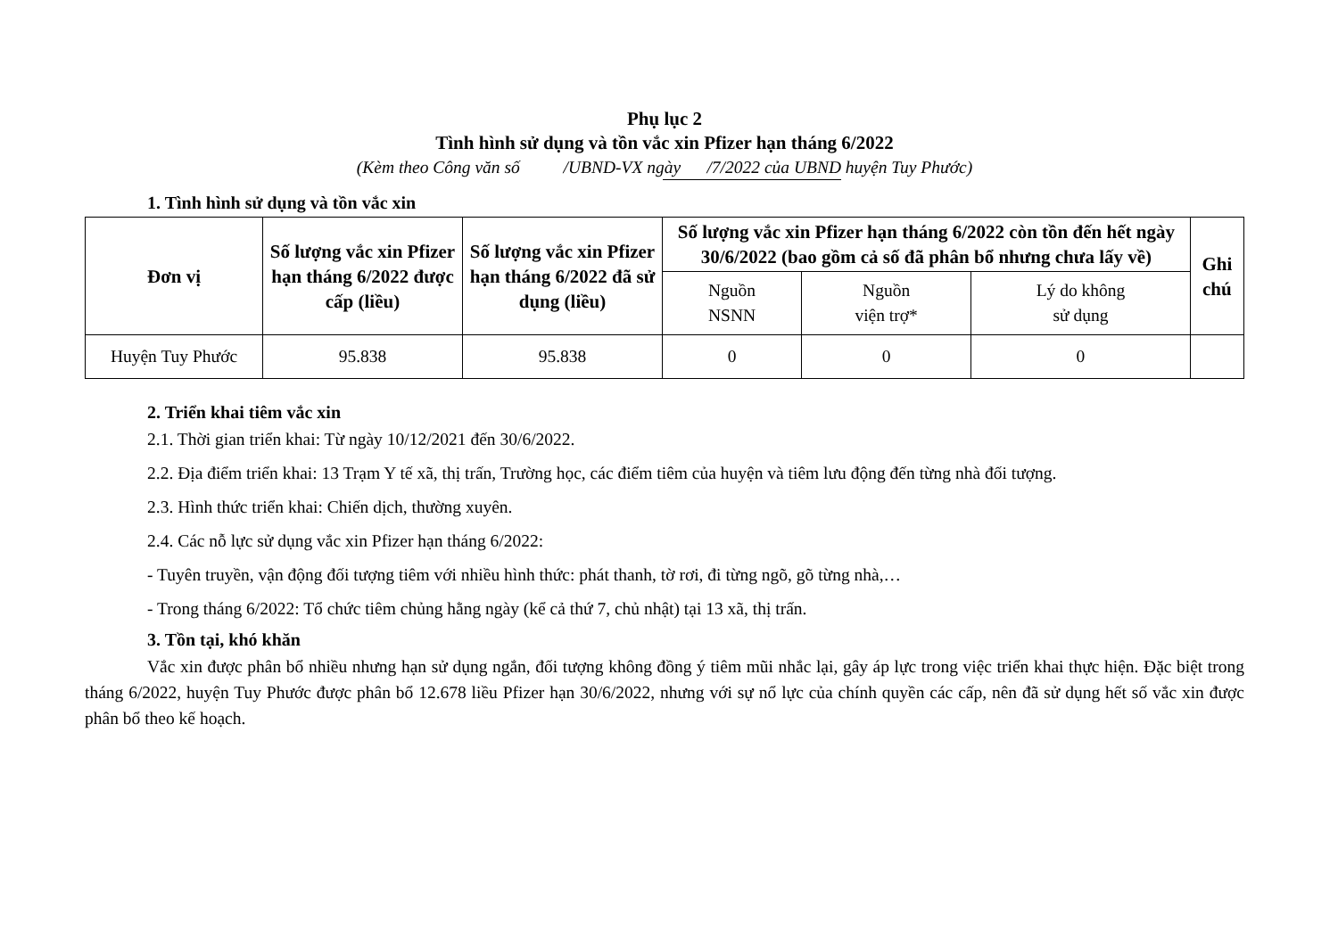Phụ lục 2
Tình hình sử dụng và tồn vắc xin Pfizer hạn tháng 6/2022
(Kèm theo Công văn số /UBND-VX ngày /7/2022 của UBND huyện Tuy Phước)
1. Tình hình sử dụng và tồn vắc xin
| Đơn vị | Số lượng vắc xin Pfizer hạn tháng 6/2022 được cấp (liều) | Số lượng vắc xin Pfizer hạn tháng 6/2022 đã sử dụng (liều) | Số lượng vắc xin Pfizer hạn tháng 6/2022 còn tồn đến hết ngày 30/6/2022 (bao gồm cả số đã phân bổ nhưng chưa lấy về) | | | Ghi chú |
| --- | --- | --- | --- | --- | --- | --- |
| | | | Nguồn NSNN | Nguồn viện trợ* | Lý do không sử dụng | |
| Huyện Tuy Phước | 95.838 | 95.838 | 0 | 0 | 0 | |
2. Triển khai tiêm vắc xin
2.1. Thời gian triển khai: Từ ngày 10/12/2021 đến 30/6/2022.
2.2. Địa điểm triển khai: 13 Trạm Y tế xã, thị trấn, Trường học, các điểm tiêm của huyện và tiêm lưu động đến từng nhà đối tượng.
2.3. Hình thức triển khai: Chiến dịch, thường xuyên.
2.4. Các nỗ lực sử dụng vắc xin Pfizer hạn tháng 6/2022:
- Tuyên truyền, vận động đối tượng tiêm với nhiều hình thức: phát thanh, tờ rơi, đi từng ngõ, gõ từng nhà,…
- Trong tháng 6/2022: Tổ chức tiêm chủng hằng ngày (kể cả thứ 7, chủ nhật) tại 13 xã, thị trấn.
3. Tồn tại, khó khăn
Vắc xin được phân bổ nhiều nhưng hạn sử dụng ngắn, đối tượng không đồng ý tiêm mũi nhắc lại, gây áp lực trong việc triển khai thực hiện. Đặc biệt trong tháng 6/2022, huyện Tuy Phước được phân bổ 12.678 liều Pfizer hạn 30/6/2022, nhưng với sự nổ lực của chính quyền các cấp, nên đã sử dụng hết số vắc xin được phân bổ theo kế hoạch.